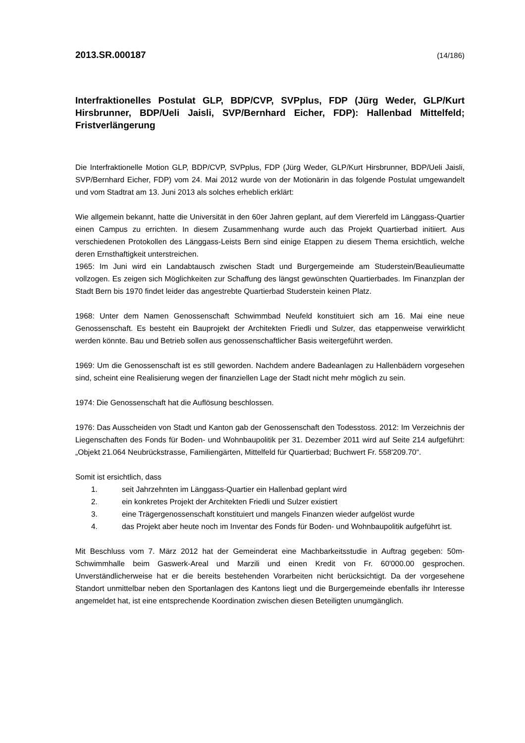2013.SR.000187 (14/186)
Interfraktionelles Postulat GLP, BDP/CVP, SVPplus, FDP (Jürg Weder, GLP/Kurt Hirsbrunner, BDP/Ueli Jaisli, SVP/Bernhard Eicher, FDP): Hallenbad Mittelfeld; Fristverlängerung
Die Interfraktionelle Motion GLP, BDP/CVP, SVPplus, FDP (Jürg Weder, GLP/Kurt Hirsbrunner, BDP/Ueli Jaisli, SVP/Bernhard Eicher, FDP) vom 24. Mai 2012 wurde von der Motionärin in das folgende Postulat umgewandelt und vom Stadtrat am 13. Juni 2013 als solches erheblich erklärt:
Wie allgemein bekannt, hatte die Universität in den 60er Jahren geplant, auf dem Viererfeld im Länggass-Quartier einen Campus zu errichten. In diesem Zusammenhang wurde auch das Projekt Quartierbad initiiert. Aus verschiedenen Protokollen des Länggass-Leists Bern sind einige Etappen zu diesem Thema ersichtlich, welche deren Ernsthaftigkeit unterstreichen.
1965: Im Juni wird ein Landabtausch zwischen Stadt und Burgergemeinde am Studerstein/Beaulieumatte vollzogen. Es zeigen sich Möglichkeiten zur Schaffung des längst gewünschten Quartierbades. Im Finanzplan der Stadt Bern bis 1970 findet leider das angestrebte Quartierbad Studerstein keinen Platz.
1968: Unter dem Namen Genossenschaft Schwimmbad Neufeld konstituiert sich am 16. Mai eine neue Genossenschaft. Es besteht ein Bauprojekt der Architekten Friedli und Sulzer, das etappenweise verwirklicht werden könnte. Bau und Betrieb sollen aus genossenschaftlicher Basis weitergeführt werden.
1969: Um die Genossenschaft ist es still geworden. Nachdem andere Badeanlagen zu Hallenbädern vorgesehen sind, scheint eine Realisierung wegen der finanziellen Lage der Stadt nicht mehr möglich zu sein.
1974: Die Genossenschaft hat die Auflösung beschlossen.
1976: Das Ausscheiden von Stadt und Kanton gab der Genossenschaft den Todesstoss. 2012: Im Verzeichnis der Liegenschaften des Fonds für Boden- und Wohnbaupolitik per 31. Dezember 2011 wird auf Seite 214 aufgeführt: „Objekt 21.064 Neubrückstrasse, Familiengärten, Mittelfeld für Quartierbad; Buchwert Fr. 558'209.70“.
Somit ist ersichtlich, dass
1. seit Jahrzehnten im Länggass-Quartier ein Hallenbad geplant wird
2. ein konkretes Projekt der Architekten Friedli und Sulzer existiert
3. eine Trägergenossenschaft konstituiert und mangels Finanzen wieder aufgelöst wurde
4. das Projekt aber heute noch im Inventar des Fonds für Boden- und Wohnbaupolitik aufgeführt ist.
Mit Beschluss vom 7. März 2012 hat der Gemeinderat eine Machbarkeitsstudie in Auftrag gegeben: 50m-Schwimmhalle beim Gaswerk-Areal und Marzili und einen Kredit von Fr. 60'000.00 gesprochen. Unverständlicherweise hat er die bereits bestehenden Vorarbeiten nicht berücksichtigt. Da der vorgesehene Standort unmittelbar neben den Sportanlagen des Kantons liegt und die Burgergemeinde ebenfalls ihr Interesse angemeldet hat, ist eine entsprechende Koordination zwischen diesen Beteiligten unumgänglich.